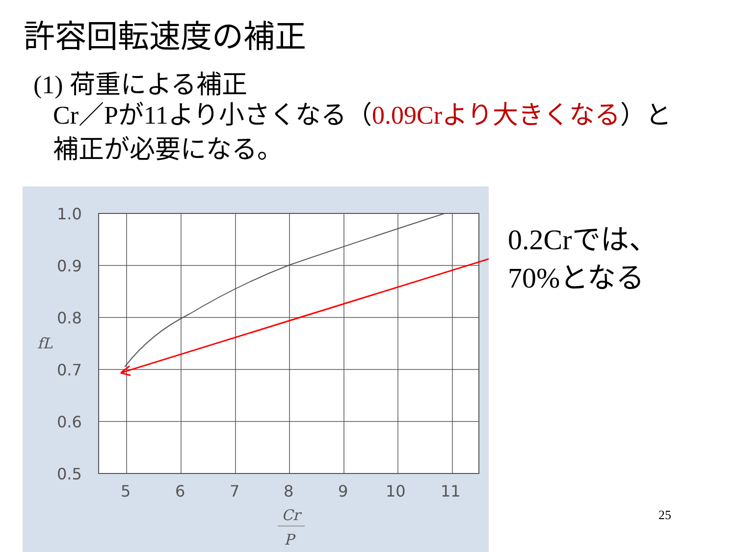許容回転速度の補正
(1) 荷重による補正
Cr／Pが11より小さくなる（0.09Crより大きくなる）と
補正が必要になる。
1.0
0.9
0.8
0.7
0.6
0.5
5
6
7
8
9
10
11
fL
Cr
P
0.2Crでは、
70%となる
25